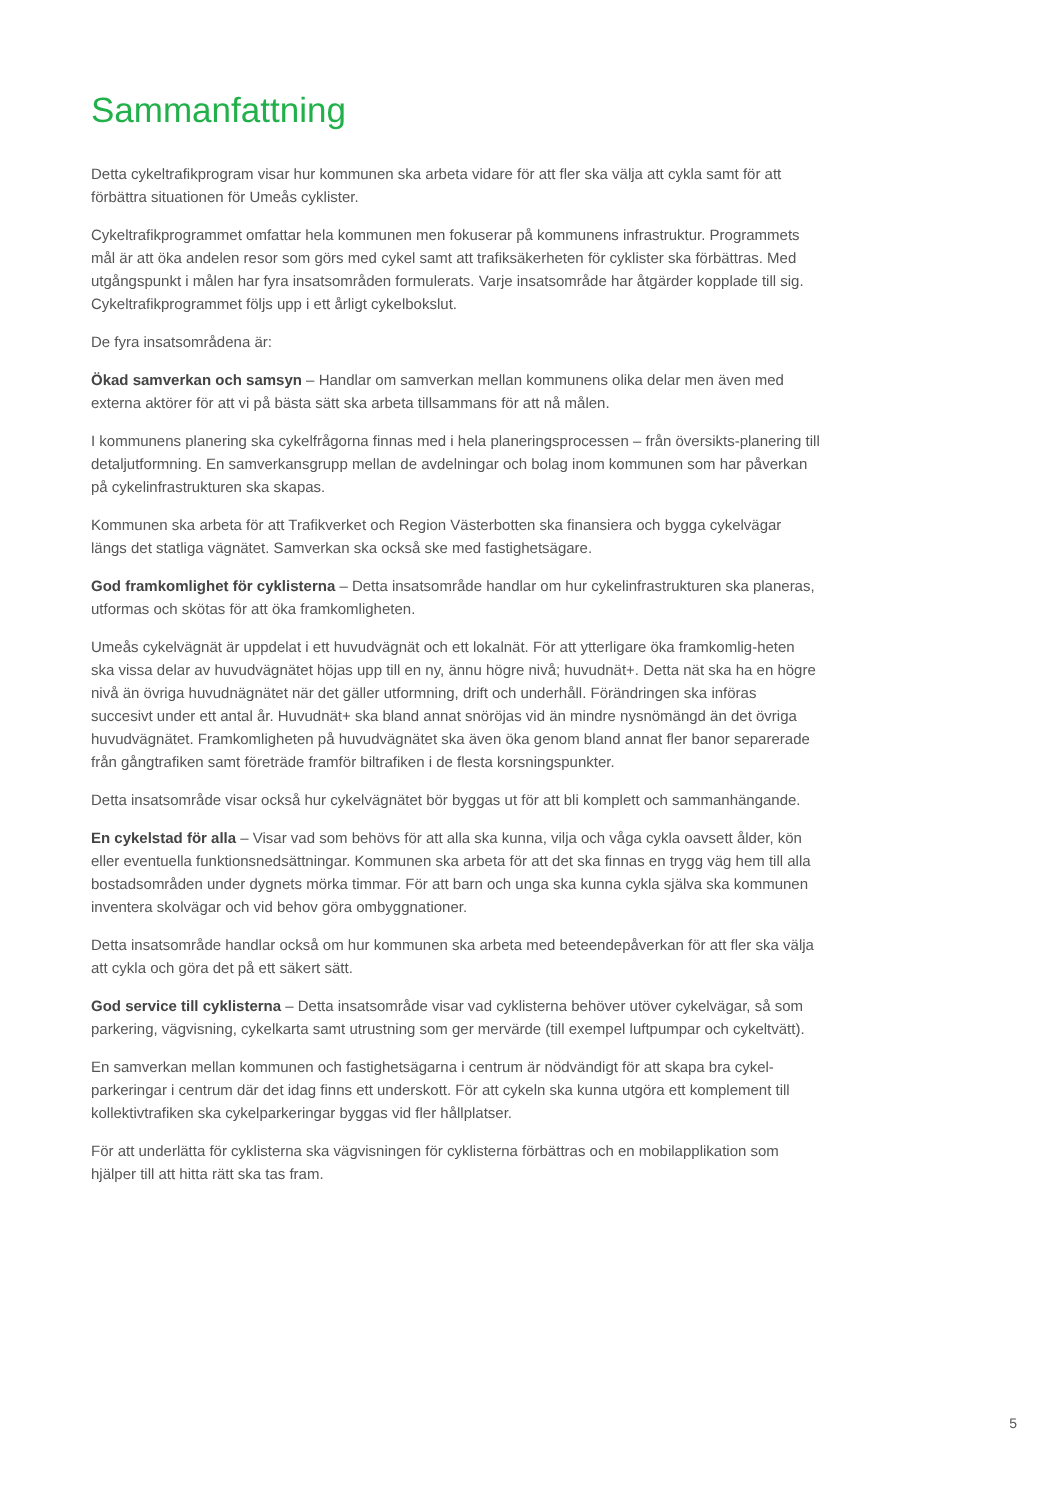Sammanfattning
Detta cykeltrafikprogram visar hur kommunen ska arbeta vidare för att fler ska välja att cykla samt för att förbättra situationen för Umeås cyklister.
Cykeltrafikprogrammet omfattar hela kommunen men fokuserar på kommunens infrastruktur. Programmets mål är att öka andelen resor som görs med cykel samt att trafiksäkerheten för cyklister ska förbättras. Med utgångspunkt i målen har fyra insatsområden formulerats. Varje insatsområde har åtgärder kopplade till sig. Cykeltrafikprogrammet följs upp i ett årligt cykelbokslut.
De fyra insatsområdena är:
Ökad samverkan och samsyn – Handlar om samverkan mellan kommunens olika delar men även med externa aktörer för att vi på bästa sätt ska arbeta tillsammans för att nå målen.
I kommunens planering ska cykelfrågorna finnas med i hela planeringsprocessen – från översikts-planering till detaljutformning. En samverkansgrupp mellan de avdelningar och bolag inom kommunen som har påverkan på cykelinfrastrukturen ska skapas.
Kommunen ska arbeta för att Trafikverket och Region Västerbotten ska finansiera och bygga cykelvägar längs det statliga vägnätet. Samverkan ska också ske med fastighetsägare.
God framkomlighet för cyklisterna – Detta insatsområde handlar om hur cykelinfrastrukturen ska planeras, utformas och skötas för att öka framkomligheten.
Umeås cykelvägnät är uppdelat i ett huvudvägnät och ett lokalnät. För att ytterligare öka framkomlig-heten ska vissa delar av huvudvägnätet höjas upp till en ny, ännu högre nivå; huvudnät+. Detta nät ska ha en högre nivå än övriga huvudnägnätet när det gäller utformning, drift och underhåll. Förändringen ska införas succesivt under ett antal år. Huvudnät+ ska bland annat snöröjas vid än mindre nysnömängd än det övriga huvudvägnätet. Framkomligheten på huvudvägnätet ska även öka genom bland annat fler banor separerade från gångtrafiken samt företräde framför biltrafiken i de flesta korsningspunkter.
Detta insatsområde visar också hur cykelvägnätet bör byggas ut för att bli komplett och sammanhängande.
En cykelstad för alla – Visar vad som behövs för att alla ska kunna, vilja och våga cykla oavsett ålder, kön eller eventuella funktionsnedsättningar. Kommunen ska arbeta för att det ska finnas en trygg väg hem till alla bostadsområden under dygnets mörka timmar. För att barn och unga ska kunna cykla själva ska kommunen inventera skolvägar och vid behov göra ombyggnationer.
Detta insatsområde handlar också om hur kommunen ska arbeta med beteendepåverkan för att fler ska välja att cykla och göra det på ett säkert sätt.
God service till cyklisterna – Detta insatsområde visar vad cyklisterna behöver utöver cykelvägar, så som parkering, vägvisning, cykelkarta samt utrustning som ger mervärde (till exempel luftpumpar och cykeltvätt).
En samverkan mellan kommunen och fastighetsägarna i centrum är nödvändigt för att skapa bra cykel-parkeringar i centrum där det idag finns ett underskott. För att cykeln ska kunna utgöra ett komplement till kollektivtrafiken ska cykelparkeringar byggas vid fler hållplatser.
För att underlätta för cyklisterna ska vägvisningen för cyklisterna förbättras och en mobilapplikation som hjälper till att hitta rätt ska tas fram.
5